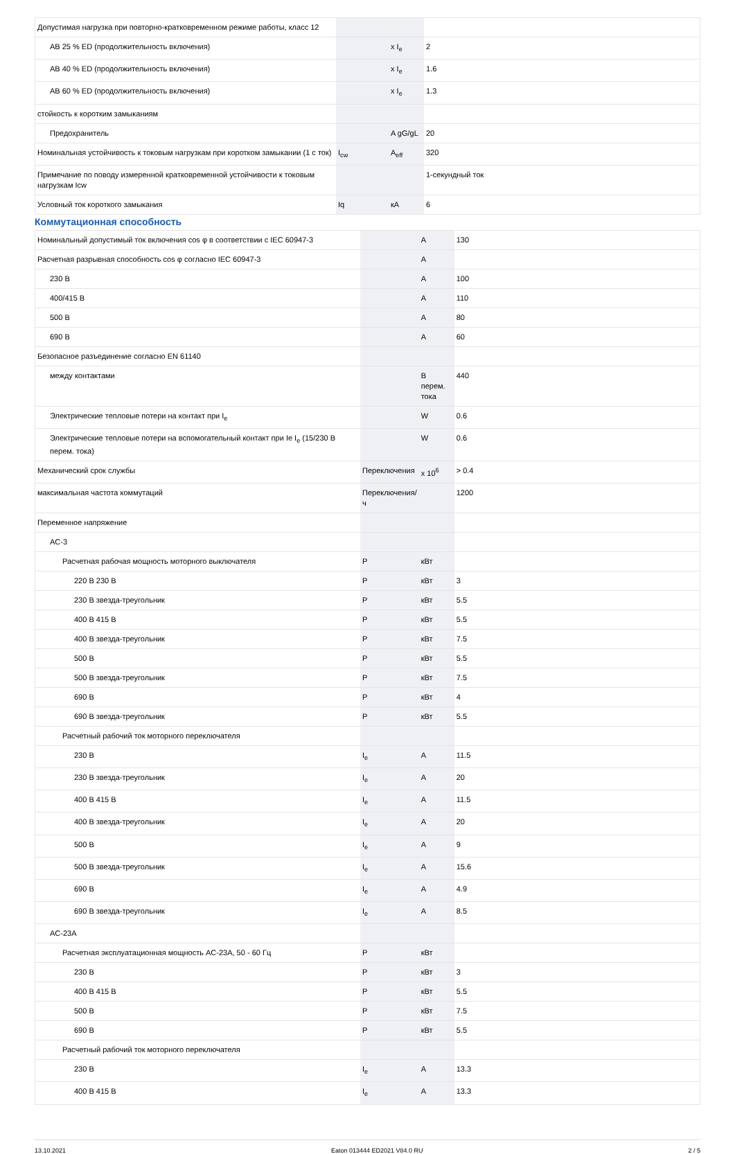| Допустимая нагрузка при повторно-кратковременном режиме работы, класс 12 | | | |
| AB 25 % ED (продолжительность включения) | | x I<sub>e</sub> | 2 |
| AB 40 % ED (продолжительность включения) | | x I<sub>e</sub> | 1.6 |
| AB 60 % ED (продолжительность включения) | | x I<sub>e</sub> | 1.3 |
| стойкость к коротким замыканиям | | | |
| Предохранитель | | A gG/gL | 20 |
| Номинальная устойчивость к токовым нагрузкам при коротком замыкании (1 с ток) | I<sub>cw</sub> | A<sub>eff</sub> | 320 |
| Примечание по поводу измеренной кратковременной устойчивости к токовым нагрузкам Icw | | | 1-секундный ток |
| Условный ток короткого замыкания | Iq | кА | 6 |
Коммутационная способность
| Номинальный допустимый ток включения cos φ в соответствии с IEC 60947-3 | | A | 130 |
| Расчетная разрывная способность cos φ согласно IEC 60947-3 | | A | |
| 230 В | | A | 100 |
| 400/415 В | | A | 110 |
| 500 В | | A | 80 |
| 690 В | | A | 60 |
| Безопасное разъединение согласно EN 61140 | | | |
| между контактами | | В перем. тока | 440 |
| Электрические тепловые потери на контакт при I<sub>e</sub> | | W | 0.6 |
| Электрические тепловые потери на вспомогательный контакт при Ie I<sub>e</sub> (15/230 В перем. тока) | | W | 0.6 |
| Механический срок службы | Переключения | x 10<sup>6</sup> | > 0.4 |
| максимальная частота коммутаций | Переключения/ч | | 1200 |
| Переменное напряжение | | | |
| AC-3 | | | |
| Расчетная рабочая мощность моторного выключателя | P | кВт | |
| 220 В 230 В | P | кВт | 3 |
| 230 В звезда-треугольник | P | кВт | 5.5 |
| 400 В 415 В | P | кВт | 5.5 |
| 400 В звезда-треугольник | P | кВт | 7.5 |
| 500 В | P | кВт | 5.5 |
| 500 В звезда-треугольник | P | кВт | 7.5 |
| 690 В | P | кВт | 4 |
| 690 В звезда-треугольник | P | кВт | 5.5 |
| Расчетный рабочий ток моторного переключателя | | | |
| 230 В | I<sub>e</sub> | A | 11.5 |
| 230 В звезда-треугольник | I<sub>e</sub> | A | 20 |
| 400 В 415 В | I<sub>e</sub> | A | 11.5 |
| 400 В звезда-треугольник | I<sub>e</sub> | A | 20 |
| 500 В | I<sub>e</sub> | A | 9 |
| 500 В звезда-треугольник | I<sub>e</sub> | A | 15.6 |
| 690 В | I<sub>e</sub> | A | 4.9 |
| 690 В звезда-треугольник | I<sub>e</sub> | A | 8.5 |
| AC-23A | | | |
| Расчетная эксплуатационная мощность AC-23A, 50 - 60 Гц | P | кВт | |
| 230 В | P | кВт | 3 |
| 400 В 415 В | P | кВт | 5.5 |
| 500 В | P | кВт | 7.5 |
| 690 В | P | кВт | 5.5 |
| Расчетный рабочий ток моторного переключателя | | | |
| 230 В | I<sub>e</sub> | A | 13.3 |
| 400 В 415 В | I<sub>e</sub> | A | 13.3 |
13.10.2021 Eaton 013444 ED2021 V84.0 RU 2 / 5